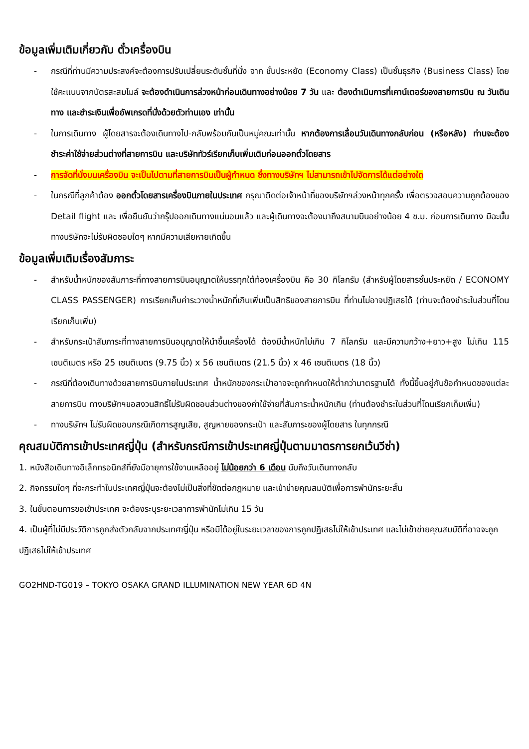ข้อมูลเพิ่มเติมเกี่ยวกับ ตั๋วเครื่องบิน
- กรณีที่ท่านมีความประสงค์จะต้องการปรับเปลี่ยนระดับชั้นที่นั่ง จาก ชั้นประหยัด (Economy Class) เป็นชั้นธุรกิจ (Business Class) โดยใช้คะแนนจากบัตรสะสมไมล์ จะต้องดำเนินการล่วงหน้าก่อนเดินทางอย่างน้อย 7 วัน และ ต้องดำเนินการที่เคาน์เตอร์ของสายการบิน ณ วันเดินทาง และชำระเงินเพื่ออัพเกรดที่นั่งด้วยตัวท่านเอง เท่านั้น
- ในการเดินทาง ผู้โดยสารจะต้องเดินทางไป-กลับพร้อมกันเป็นหมู่คณะเท่านั้น หากต้องการเลื่อนวันเดินทางกลับก่อน (หรือหลัง) ท่านจะต้องชำระค่าใช้จ่ายส่วนต่างที่สายการบิน และบริษัททัวร์เรียกเก็บเพิ่มเติมก่อนออกตั๋วโดยสาร
- การจัดที่นั่งบนเครื่องบิน จะเป็นไปตามที่สายการบินเป็นผู้กำหนด ซึ่งทางบริษัทฯ ไม่สามารถเข้าไปจัดการได้แต่อย่างใด
- ในกรณีที่ลูกค้าต้อง ออกตั๋วโดยสารเครื่องบินภายในประเทศ กรุณาติดต่อเจ้าหน้าที่ของบริษัทฯล่วงหน้าทุกครั้ง เพื่อตรวจสอบความถูกต้องของ Detail flight และ เพื่อยืนยันว่ากรุ๊ปออกเดินทางแน่นอนแล้ว และผู้เดินทางจะต้องมาถึงสนามบินอย่างน้อย 4 ช.ม. ก่อนการเดินทาง มิฉะนั้นทางบริษัทจะไม่รับผิดชอบใดๆ หากมีความเสียหายเกิดขึ้น
ข้อมูลเพิ่มเติมเรื่องสัมภาระ
- สำหรับน้ำหนักของสัมภาระที่ทางสายการบินอนุญาตให้บรรทุกใต้ท้องเครื่องบิน คือ 30 กิโลกรัม (สำหรับผู้โดยสารชั้นประหยัด / ECONOMY CLASS PASSENGER) การเรียกเก็บค่าระวางน้ำหนักที่เกินเพิ่มเป็นสิทธิของสายการบิน ที่ท่านไม่อาจปฏิเสธได้ (ท่านจะต้องชำระในส่วนที่โดนเรียกเก็บเพิ่ม)
- สำหรับกระเป๋าสัมภาระที่ทางสายการบินอนุญาตให้นำขึ้นเครื่องได้ ต้องมีน้ำหนักไม่เกิน 7 กิโลกรัม และมีความกว้าง+ยาว+สูง ไม่เกิน 115 เซนติเมตร หรือ 25 เซนติเมตร (9.75 นิ้ว) x 56 เซนติเมตร (21.5 นิ้ว) x 46 เซนติเมตร (18 นิ้ว)
- กรณีที่ต้องเดินทางด้วยสายการบินภายในประเทศ น้ำหนักของกระเป๋าอาจจะถูกกำหนดให้ต่ำกว่ามาตรฐานได้ ทั้งนี้ขึ้นอยู่กับข้อกำหนดของแต่ละสายการบิน ทางบริษัทฯขอสงวนสิทธิ์ไม่รับผิดชอบส่วนต่างของค่าใช้จ่ายที่สัมภาระน้ำหนักเกิน (ท่านต้องชำระในส่วนที่โดนเรียกเก็บเพิ่ม)
- ทางบริษัทฯ ไม่รับผิดชอบกรณีเกิดการสูญเสีย, สูญหายของกระเป๋า และสัมภาระของผู้โดยสาร ในทุกกรณี
คุณสมบัติการเข้าประเทศญี่ปุ่น (สำหรับกรณีการเข้าประเทศญี่ปุ่นตามมาตรการยกเว้นวีซ่า)
1. หนังสือเดินทางอิเล็กทรอนิกส์ที่ยังมีอายุการใช้งานเหลืออยู่ ไม่น้อยกว่า 6 เดือน นับถึงวันเดินทางกลับ
2. กิจกรรมใดๆ ที่จะกระทำในประเทศญี่ปุ่นจะต้องไม่เป็นสิ่งที่ขัดต่อกฎหมาย และเข้าข่ายคุณสมบัติเพื่อการพำนักระยะสั้น
3. ในขั้นตอนการขอเข้าประเทศ จะต้องระบุระยะเวลาการพำนักไม่เกิน 15 วัน
4. เป็นผู้ที่ไม่มีประวัติการถูกส่งตัวกลับจากประเทศญี่ปุ่น หรือมิได้อยู่ในระยะเวลาของการถูกปฏิเสธไม่ให้เข้าประเทศ และไม่เข้าข่ายคุณสมบัติที่อาจจะถูกปฏิเสธไม่ให้เข้าประเทศ
GO2HND-TG019 – TOKYO OSAKA GRAND ILLUMINATION NEW YEAR 6D 4N